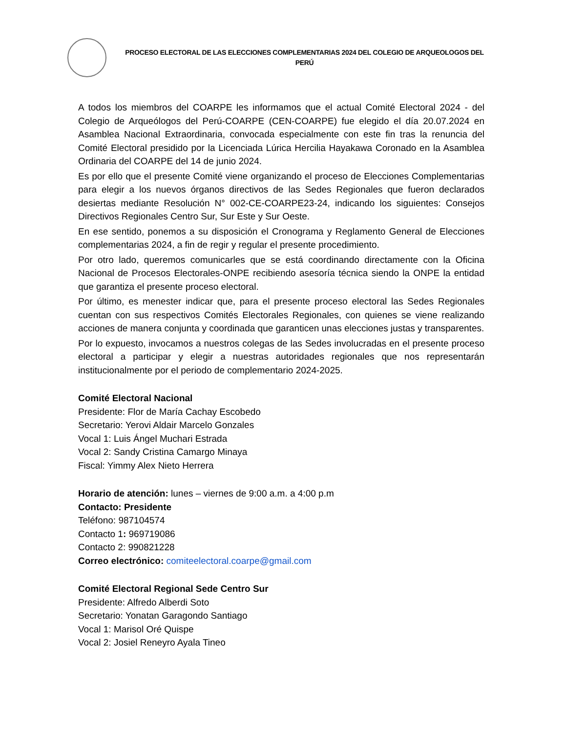PROCESO ELECTORAL DE LAS ELECCIONES COMPLEMENTARIAS 2024 DEL COLEGIO DE ARQUEOLOGOS DEL
PERÚ
A todos los miembros del COARPE les informamos que el actual Comité Electoral 2024 - del Colegio de Arqueólogos del Perú-COARPE (CEN-COARPE) fue elegido el día 20.07.2024 en Asamblea Nacional Extraordinaria, convocada especialmente con este fin tras la renuncia del Comité Electoral presidido por la Licenciada Lúrica Hercilia Hayakawa Coronado en la Asamblea Ordinaria del COARPE del 14 de junio 2024.
Es por ello que el presente Comité viene organizando el proceso de Elecciones Complementarias para elegir a los nuevos órganos directivos de las Sedes Regionales que fueron declarados desiertas mediante Resolución N° 002-CE-COARPE23-24, indicando los siguientes: Consejos Directivos Regionales Centro Sur, Sur Este y Sur Oeste.
En ese sentido, ponemos a su disposición el Cronograma y Reglamento General de Elecciones complementarias 2024, a fin de regir y regular el presente procedimiento.
Por otro lado, queremos comunicarles que se está coordinando directamente con la Oficina Nacional de Procesos Electorales-ONPE recibiendo asesoría técnica siendo la ONPE la entidad que garantiza el presente proceso electoral.
Por último, es menester indicar que, para el presente proceso electoral las Sedes Regionales cuentan con sus respectivos Comités Electorales Regionales, con quienes se viene realizando acciones de manera conjunta y coordinada que garanticen unas elecciones justas y transparentes.
Por lo expuesto, invocamos a nuestros colegas de las Sedes involucradas en el presente proceso electoral a participar y elegir a nuestras autoridades regionales que nos representarán institucionalmente por el periodo de complementario 2024-2025.
Comité Electoral Nacional
Presidente: Flor de María Cachay Escobedo
Secretario: Yerovi Aldair Marcelo Gonzales
Vocal 1: Luis Ángel Muchari Estrada
Vocal 2: Sandy Cristina Camargo Minaya
Fiscal: Yimmy Alex Nieto Herrera
Horario de atención: lunes – viernes de 9:00 a.m. a 4:00 p.m
Contacto: Presidente
Teléfono: 987104574
Contacto 1: 969719086
Contacto 2: 990821228
Correo electrónico: comiteelectoral.coarpe@gmail.com
Comité Electoral Regional Sede Centro Sur
Presidente: Alfredo Alberdi Soto
Secretario: Yonatan Garagondo Santiago
Vocal 1: Marisol Oré Quispe
Vocal 2: Josiel Reneyro Ayala Tineo